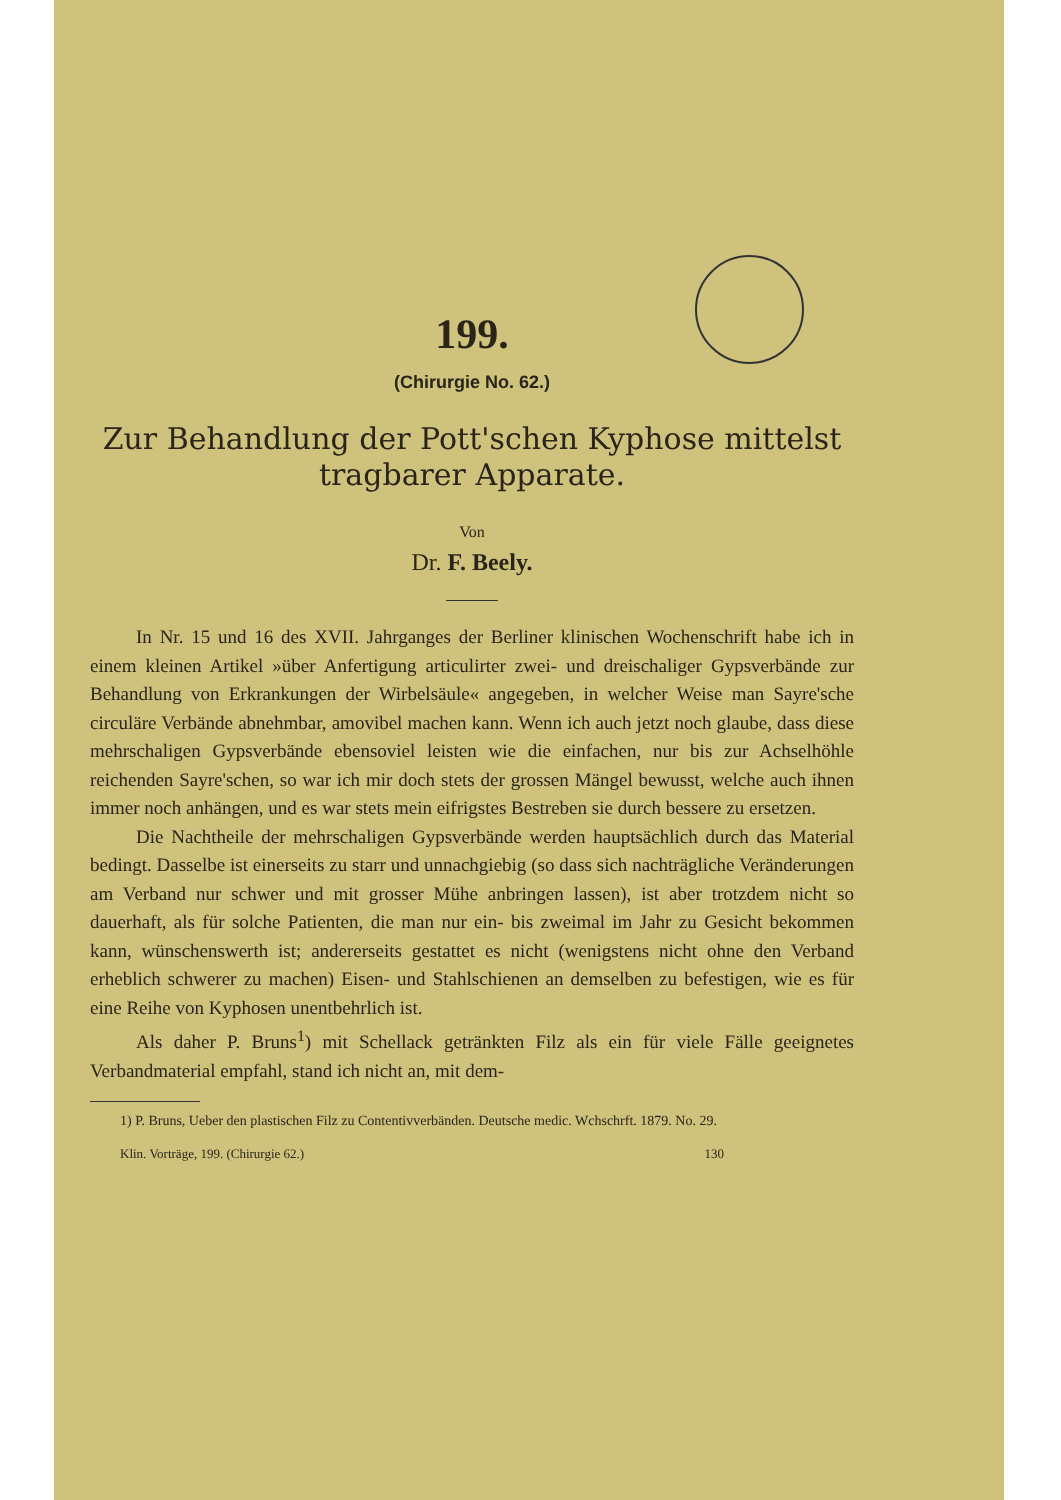199.
(Chirurgie No. 62.)
Zur Behandlung der Pott'schen Kyphose mittelst tragbarer Apparate.
Von
Dr. F. Beely.
In Nr. 15 und 16 des XVII. Jahrganges der Berliner klinischen Wochenschrift habe ich in einem kleinen Artikel »über Anfertigung articulirter zwei- und dreischaliger Gypsverbände zur Behandlung von Erkrankungen der Wirbelsäule« angegeben, in welcher Weise man Sayre'sche circuläre Verbände abnehmbar, amovibel machen kann. Wenn ich auch jetzt noch glaube, dass diese mehrschaligen Gypsverbände ebensoviel leisten wie die einfachen, nur bis zur Achselhöhle reichenden Sayre'schen, so war ich mir doch stets der grossen Mängel bewusst, welche auch ihnen immer noch anhängen, und es war stets mein eifrigstes Bestreben sie durch bessere zu ersetzen.
Die Nachtheile der mehrschaligen Gypsverbände werden hauptsächlich durch das Material bedingt. Dasselbe ist einerseits zu starr und unnachgiebig (so dass sich nachträgliche Veränderungen am Verband nur schwer und mit grosser Mühe anbringen lassen), ist aber trotzdem nicht so dauerhaft, als für solche Patienten, die man nur ein- bis zweimal im Jahr zu Gesicht bekommen kann, wünschenswerth ist; andererseits gestattet es nicht (wenigstens nicht ohne den Verband erheblich schwerer zu machen) Eisen- und Stahlschienen an demselben zu befestigen, wie es für eine Reihe von Kyphosen unentbehrlich ist.
Als daher P. Bruns<sup>1</sup>) mit Schellack getränkten Filz als ein für viele Fälle geeignetes Verbandmaterial empfahl, stand ich nicht an, mit dem-
1) P. Bruns, Ueber den plastischen Filz zu Contentivverbänden. Deutsche medic. Wchschrft. 1879. No. 29.
Klin. Vorträge, 199. (Chirurgie 62.) 130